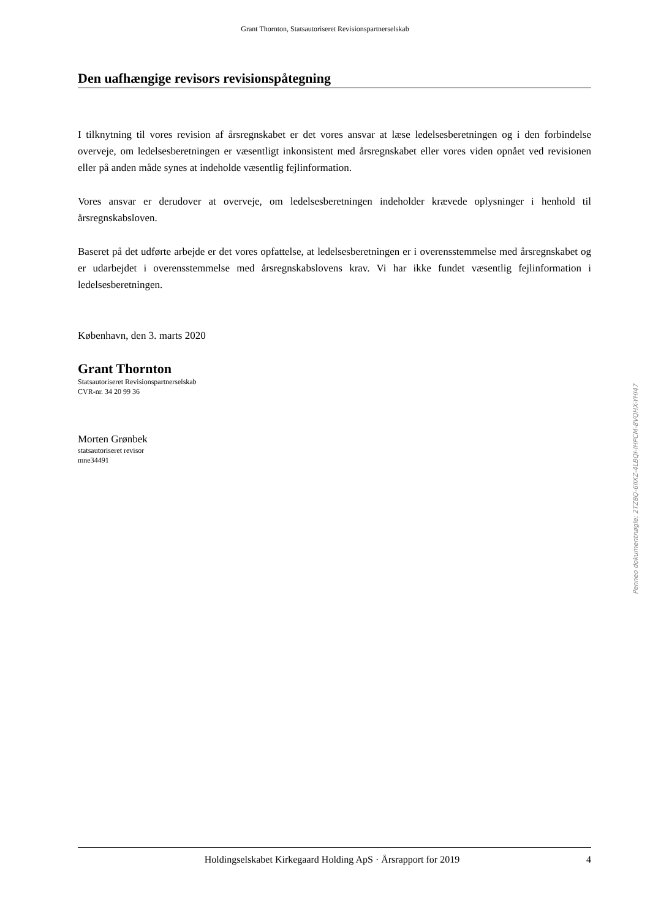Grant Thornton, Statsautoriseret Revisionspartnerselskab
Den uafhængige revisors revisionspåtegning
I tilknytning til vores revision af årsregnskabet er det vores ansvar at læse ledelsesberetningen og i den forbindelse overveje, om ledelsesberetningen er væsentligt inkonsistent med årsregnskabet eller vores viden opnået ved revisionen eller på anden måde synes at indeholde væsentlig fejlinformation.
Vores ansvar er derudover at overveje, om ledelsesberetningen indeholder krævede oplysninger i henhold til årsregnskabsloven.
Baseret på det udførte arbejde er det vores opfattelse, at ledelsesberetningen er i overensstemmelse med årsregnskabet og er udarbejdet i overensstemmelse med årsregnskabslovens krav. Vi har ikke fundet væsentlig fejlinformation i ledelsesberetningen.
København, den 3. marts 2020
Grant Thornton
Statsautoriseret Revisionspartnerselskab
CVR-nr. 34 20 99 36
Morten Grønbek
statsautoriseret revisor
mne34491
Penneo dokumentnøgle: 2TZ8Q-6IIXZ-4LBQI-IHPCM-8VQHX-YHI47
Holdingselskabet Kirkegaard Holding ApS · Årsrapport for 2019 4